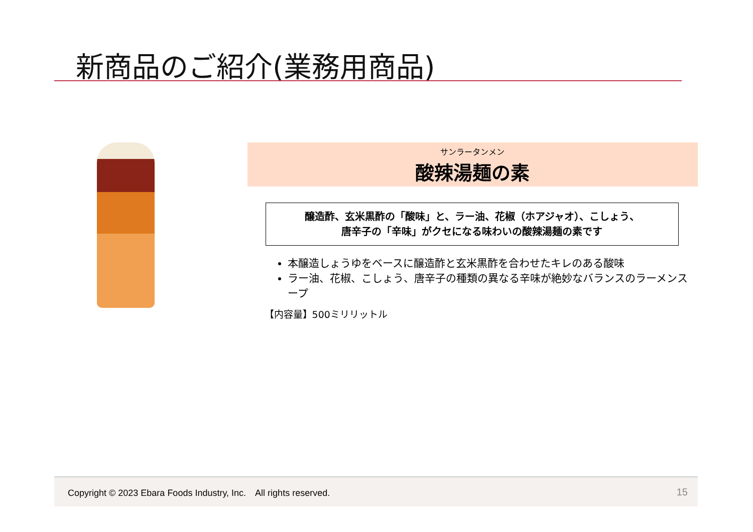新商品のご紹介(業務用商品)
サンラータンメン
酸辣湯麺の素
醸造酢、玄米黒酢の「酸味」と、ラー油、花椒（ホアジャオ）、こしょう、
唐辛子の「辛味」がクセになる味わいの酸辣湯麺の素です
本醸造しょうゆをベースに醸造酢と玄米黒酢を合わせたキレのある酸味
ラー油、花椒、こしょう、唐辛子の種類の異なる辛味が絶妙なバランスのラーメンスープ
【内容量】500ミリリットル
Copyright © 2023 Ebara Foods Industry, Inc.　All rights reserved. 15